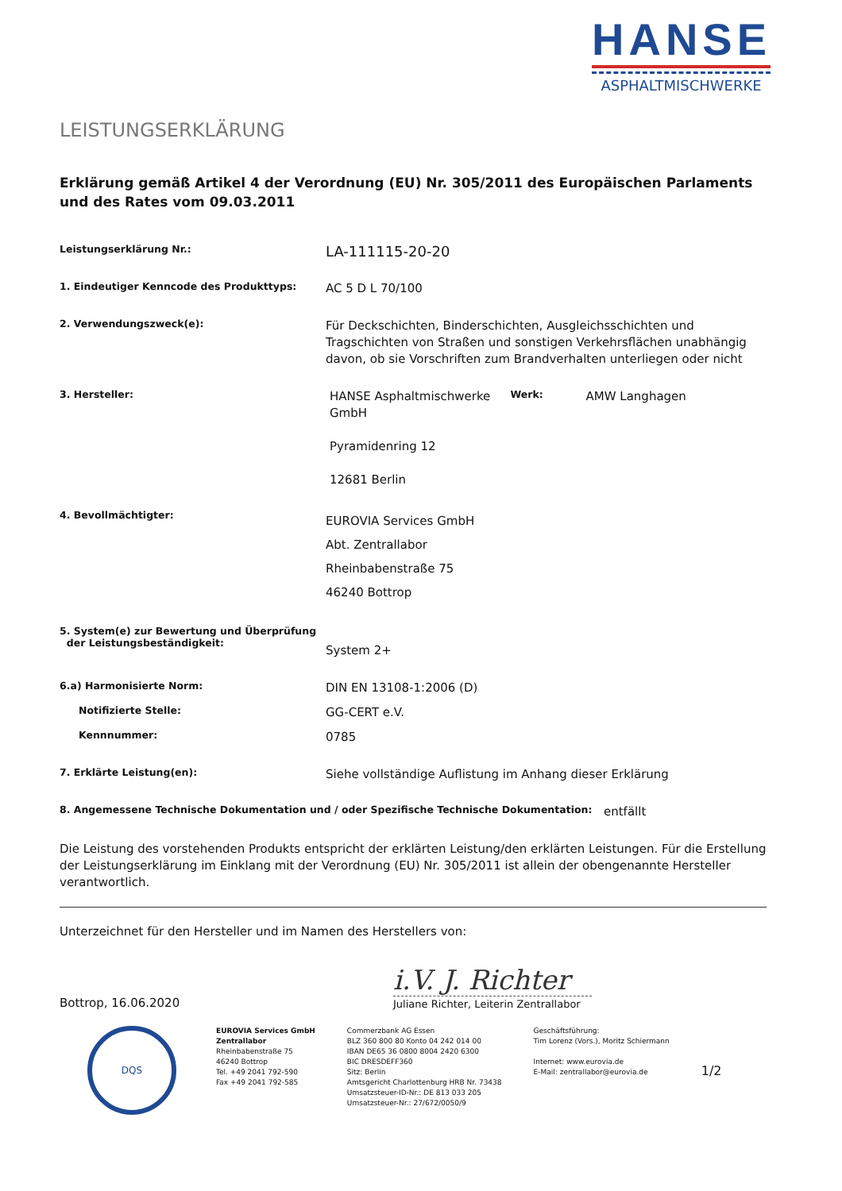HANSE
ASPHALTMISCHWERKE
LEISTUNGSERKLÄRUNG
Erklärung gemäß Artikel 4 der Verordnung (EU) Nr. 305/2011 des Europäischen Parlaments und des Rates vom 09.03.2011
Leistungserklärung Nr.:
LA-111115-20-20
1. Eindeutiger Kenncode des Produkttyps:
AC 5 D L 70/100
2. Verwendungszweck(e):
Für Deckschichten, Binderschichten, Ausgleichsschichten und Tragschichten von Straßen und sonstigen Verkehrsflächen unabhängig davon, ob sie Vorschriften zum Brandverhalten unterliegen oder nicht
3. Hersteller:
HANSE Asphaltmischwerke GmbH
Pyramidenring 12
12681 Berlin
Werk:
AMW Langhagen
4. Bevollmächtigter:
EUROVIA Services GmbH
Abt. Zentrallabor
Rheinbabenstraße 75
46240 Bottrop
5. System(e) zur Bewertung und Überprüfung
der Leistungsbeständigkeit:
System 2+
6.a) Harmonisierte Norm:
DIN EN 13108-1:2006 (D)
Notifizierte Stelle:
GG-CERT e.V.
Kennnummer:
0785
7. Erklärte Leistung(en):
Siehe vollständige Auflistung im Anhang dieser Erklärung
8. Angemessene Technische Dokumentation und / oder Spezifische Technische Dokumentation:
entfällt
Die Leistung des vorstehenden Produkts entspricht der erklärten Leistung/den erklärten Leistungen. Für die Erstellung der Leistungserklärung im Einklang mit der Verordnung (EU) Nr. 305/2011 ist allein der obengenannte Hersteller verantwortlich.
Unterzeichnet für den Hersteller und im Namen des Herstellers von:
Bottrop, 16.06.2020
i.V. J. Richter
Juliane Richter, Leiterin Zentrallabor
DQS
EUROVIA Services GmbH
Zentrallabor
Rheinbabenstraße 75
46240 Bottrop
Tel. +49 2041 792-590
Fax +49 2041 792-585
Commerzbank AG Essen
BLZ 360 800 80 Konto 04 242 014 00
IBAN DE65 36 0800 8004 2420 6300
BIC DRESDEFF360
Sitz: Berlin
Amtsgericht Charlottenburg HRB Nr. 73438
Umsatzsteuer-ID-Nr.: DE 813 033 205
Umsatzsteuer-Nr.: 27/672/0050/9
Geschäftsführung:
Tim Lorenz (Vors.), Moritz Schiermann
Internet: www.eurovia.de
E-Mail: zentrallabor@eurovia.de
1/2